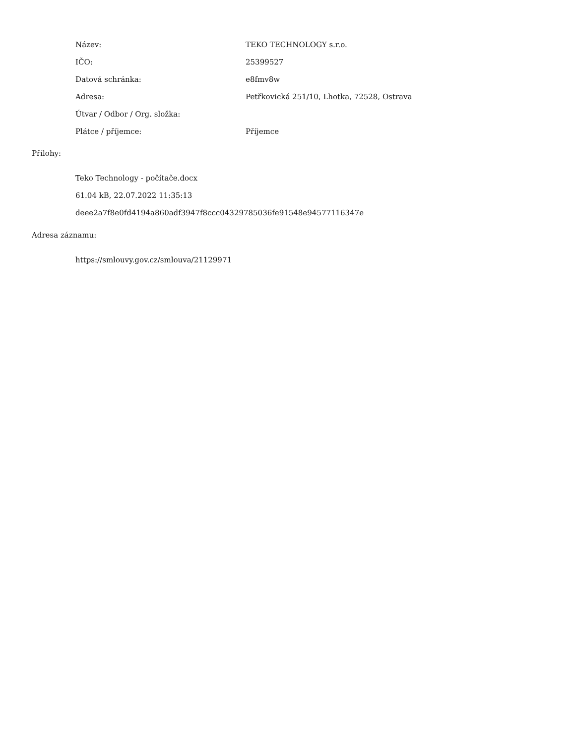| Název: | TEKO TECHNOLOGY s.r.o. |
| IČO: | 25399527 |
| Datová schránka: | e8fmv8w |
| Adresa: | Petřkovická 251/10, Lhotka, 72528, Ostrava |
| Útvar / Odbor / Org. složka: | |
| Plátce / příjemce: | Příjemce |
Přílohy:
Teko Technology - počítače.docx
61.04 kB, 22.07.2022 11:35:13
deee2a7f8e0fd4194a860adf3947f8ccc04329785036fe91548e94577116347e
Adresa záznamu:
https://smlouvy.gov.cz/smlouva/21129971